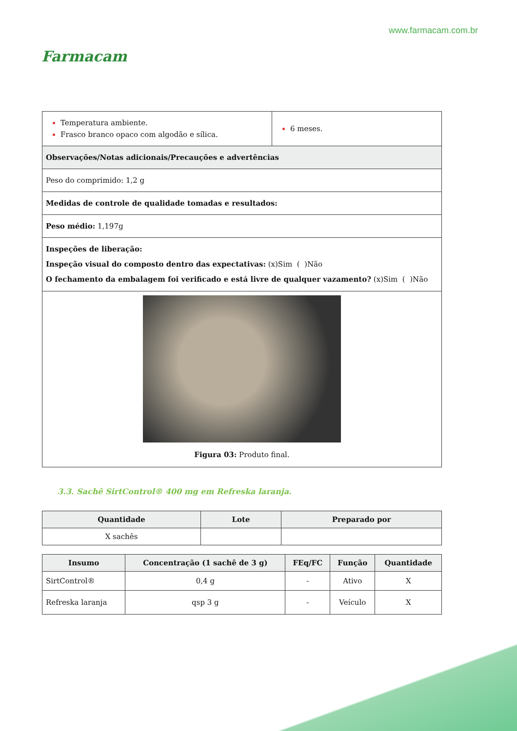Farmacam
www.farmacam.com.br
| Temperatura ambiente. Frasco branco opaco com algodão e sílica. | 6 meses. |
| Observações/Notas adicionais/Precauções e advertências | |
| Peso do comprimido: 1,2 g | |
| Medidas de controle de qualidade tomadas e resultados: | |
| Peso médio: 1,197g | |
| Inspeções de liberação: Inspeção visual do composto dentro das expectativas: (x)Sim ( )Não O fechamento da embalagem foi verificado e está livre de qualquer vazamento? (x)Sim ( )Não | |
| Figura 03: Produto final. | |
3.3. Sachê SirtControl® 400 mg em Refreska laranja.
| Quantidade | Lote | Preparado por |
| --- | --- | --- |
| X sachês | | |
| Insumo | Concentração (1 sachê de 3 g) | FEq/FC | Função | Quantidade |
| --- | --- | --- | --- | --- |
| SirtControl® | 0,4 g | - | Ativo | X |
| Refreska laranja | qsp 3 g | - | Veículo | X |